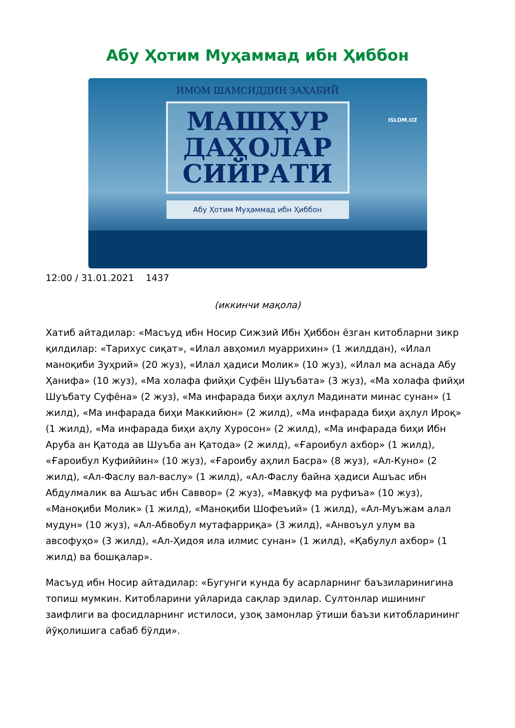Абу Ҳотим Муҳаммад ибн Ҳиббон
ИМОМ ШАМСИДДИН ЗАҲАБИЙ
МАШҲУР
ДАҲОЛАР
СИЙРАТИ
Абу Ҳотим Муҳаммад ибн Ҳиббон
ISLOM.UZ
12:00 / 31.01.2021 1437
(иккинчи мақола)
Хатиб айтадилар: «Масъуд ибн Носир Сижзий Ибн Ҳиббон ёзган китобларни зикр қилдилар: «Тарихус сиқат», «Илал авҳомил муаррихин» (1 жилддан), «Илал маноқиби Зуҳрий» (20 жуз), «Илал ҳадиси Молик» (10 жуз), «Илал ма аснада Абу Ҳанифа» (10 жуз), «Ма холафа фийҳи Суфён Шуъбата» (3 жуз), «Ма холафа фийҳи Шуъбату Суфёна» (2 жуз), «Ма инфарада биҳи аҳлул Мадинати минас сунан» (1 жилд), «Ма инфарада биҳи Маккийюн» (2 жилд), «Ма инфарада биҳи аҳлул Ироқ» (1 жилд), «Ма инфарада биҳи аҳлу Хуросон» (2 жилд), «Ма инфарада биҳи Ибн Аруба ан Қатода ав Шуъба ан Қатода» (2 жилд), «Ғароибул ахбор» (1 жилд), «Ғароибул Куфиййин» (10 жуз), «Ғароибу аҳлил Басра» (8 жуз), «Ал-Куно» (2 жилд), «Ал-Фаслу вал-васлу» (1 жилд), «Ал-Фаслу байна ҳадиси Ашъас ибн Абдулмалик ва Ашъас ибн Саввор» (2 жуз), «Мавқуф ма руфиъа» (10 жуз), «Маноқиби Молик» (1 жилд), «Маноқиби Шофеъий» (1 жилд), «Ал-Муъжам алал мудун» (10 жуз), «Ал-Абвобул мутафарриқа» (3 жилд), «Анвоъул улум ва авсофуҳо» (3 жилд), «Ал-Ҳидоя ила илмис сунан» (1 жилд), «Қабулул ахбор» (1 жилд) ва бошқалар».
Масъуд ибн Носир айтадилар: «Бугунги кунда бу асарларнинг баъзиларинигина топиш мумкин. Китобларини уйларида сақлар эдилар. Султонлар ишининг заифлиги ва фосидларнинг истилоси, узоқ замонлар ўтиши баъзи китобларининг йўқолишига сабаб бўлди».